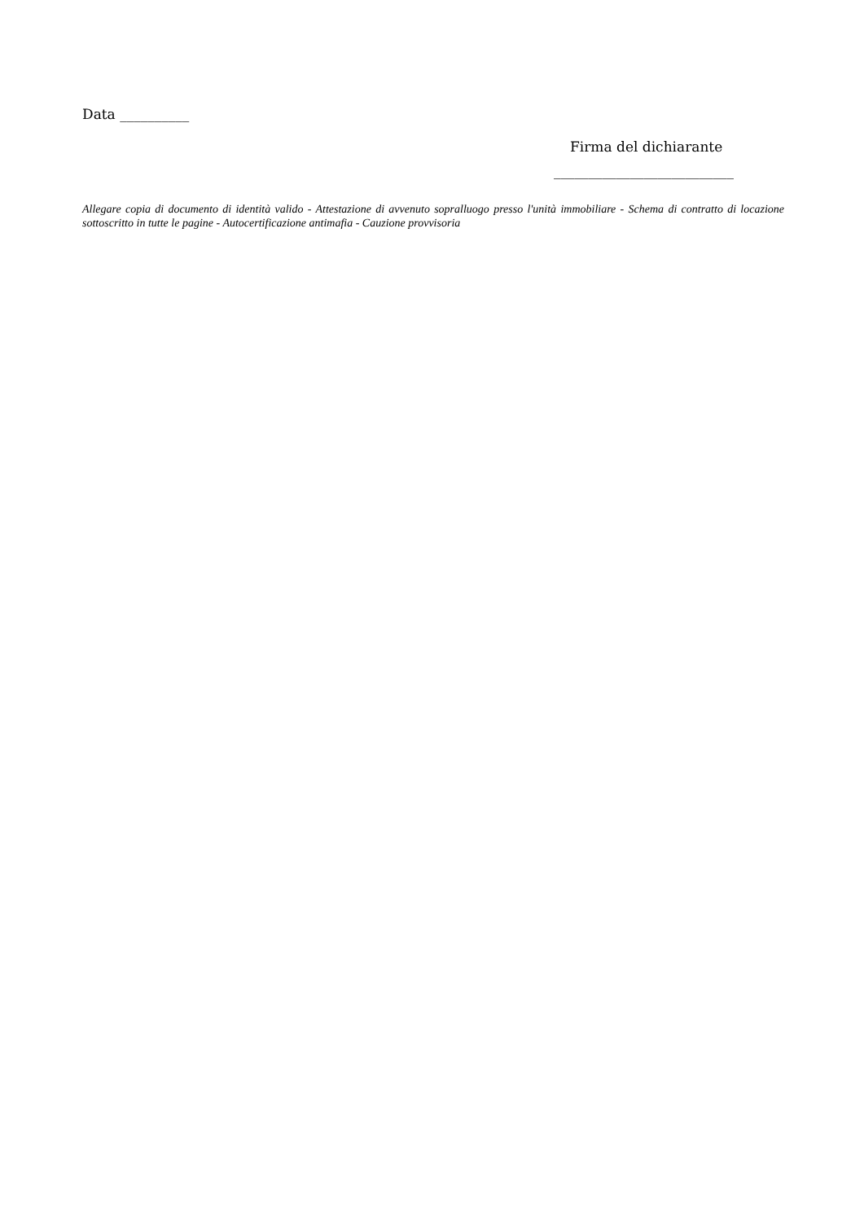Data __________
Firma del dichiarante
__________________________
Allegare copia di documento di identità valido - Attestazione di avvenuto sopralluogo presso l'unità immobiliare - Schema di contratto di locazione sottoscritto in tutte le pagine - Autocertificazione antimafia - Cauzione provvisoria